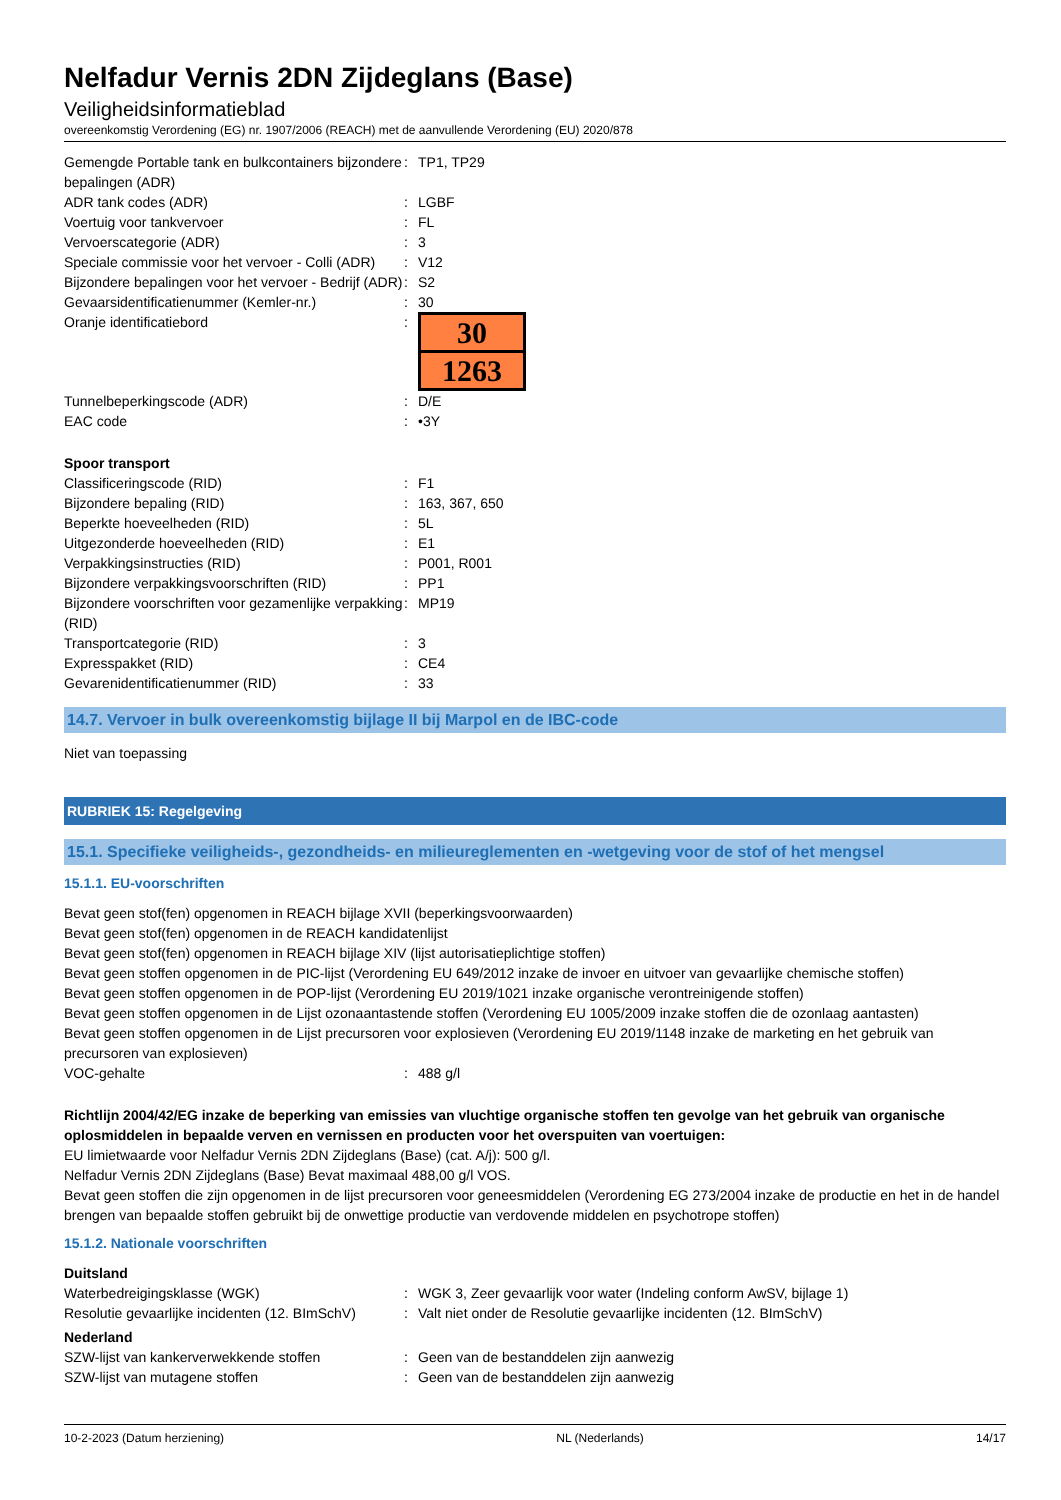Nelfadur Vernis 2DN Zijdeglans (Base)
Veiligheidsinformatieblad
overeenkomstig Verordening (EG) nr. 1907/2006 (REACH) met de aanvullende Verordening (EU) 2020/878
| Gemengde Portable tank en bulkcontainers bijzondere bepalingen (ADR) | : | TP1, TP29 |
| ADR tank codes (ADR) | : | LGBF |
| Voertuig voor tankvervoer | : | FL |
| Vervoerscategorie (ADR) | : | 3 |
| Speciale commissie voor het vervoer - Colli (ADR) | : | V12 |
| Bijzondere bepalingen voor het vervoer - Bedrijf (ADR) | : | S2 |
| Gevaarsidentificatienummer (Kemler-nr.) | : | 30 |
| Oranje identificatiebord | : | 30 1263 |
| Tunnelbeperkingscode (ADR) | : | D/E |
| EAC code | : | •3Y |
Spoor transport
| Classificeringscode (RID) | : | F1 |
| Bijzondere bepaling (RID) | : | 163, 367, 650 |
| Beperkte hoeveelheden (RID) | : | 5L |
| Uitgezonderde hoeveelheden (RID) | : | E1 |
| Verpakkingsinstructies (RID) | : | P001, R001 |
| Bijzondere verpakkingsvoorschriften (RID) | : | PP1 |
| Bijzondere voorschriften voor gezamenlijke verpakking (RID) | : | MP19 |
| Transportcategorie (RID) | : | 3 |
| Expresspakket (RID) | : | CE4 |
| Gevarenidentificatienummer (RID) | : | 33 |
14.7. Vervoer in bulk overeenkomstig bijlage II bij Marpol en de IBC-code
Niet van toepassing
RUBRIEK 15: Regelgeving
15.1. Specifieke veiligheids-, gezondheids- en milieureglementen en -wetgeving voor de stof of het mengsel
15.1.1. EU-voorschriften
Bevat geen stof(fen) opgenomen in REACH bijlage XVII (beperkingsvoorwaarden)
Bevat geen stof(fen) opgenomen in de REACH kandidatenlijst
Bevat geen stof(fen) opgenomen in REACH bijlage XIV (lijst autorisatieplichtige stoffen)
Bevat geen stoffen opgenomen in de PIC-lijst (Verordening EU 649/2012 inzake de invoer en uitvoer van gevaarlijke chemische stoffen)
Bevat geen stoffen opgenomen in de POP-lijst (Verordening EU 2019/1021 inzake organische verontreinigende stoffen)
Bevat geen stoffen opgenomen in de Lijst ozonaantastende stoffen (Verordening EU 1005/2009 inzake stoffen die de ozonlaag aantasten)
Bevat geen stoffen opgenomen in de Lijst precursoren voor explosieven (Verordening EU 2019/1148 inzake de marketing en het gebruik van precursoren van explosieven)
| VOC-gehalte | : | 488 g/l |
Richtlijn 2004/42/EG inzake de beperking van emissies van vluchtige organische stoffen ten gevolge van het gebruik van organische oplosmiddelen in bepaalde verven en vernissen en producten voor het overspuiten van voertuigen:
EU limietwaarde voor Nelfadur Vernis 2DN Zijdeglans (Base) (cat. A/j): 500 g/l.
Nelfadur Vernis 2DN Zijdeglans (Base) Bevat maximaal 488,00 g/l VOS.
Bevat geen stoffen die zijn opgenomen in de lijst precursoren voor geneesmiddelen (Verordening EG 273/2004 inzake de productie en het in de handel brengen van bepaalde stoffen gebruikt bij de onwettige productie van verdovende middelen en psychotrope stoffen)
15.1.2. Nationale voorschriften
Duitsland
| Waterbedreigingsklasse (WGK) | : | WGK 3, Zeer gevaarlijk voor water (Indeling conform AwSV, bijlage 1) |
| Resolutie gevaarlijke incidenten (12. BImSchV) | : | Valt niet onder de Resolutie gevaarlijke incidenten (12. BImSchV) |
Nederland
| SZW-lijst van kankerverwekkende stoffen | : | Geen van de bestanddelen zijn aanwezig |
| SZW-lijst van mutagene stoffen | : | Geen van de bestanddelen zijn aanwezig |
10-2-2023 (Datum herziening) NL (Nederlands) 14/17